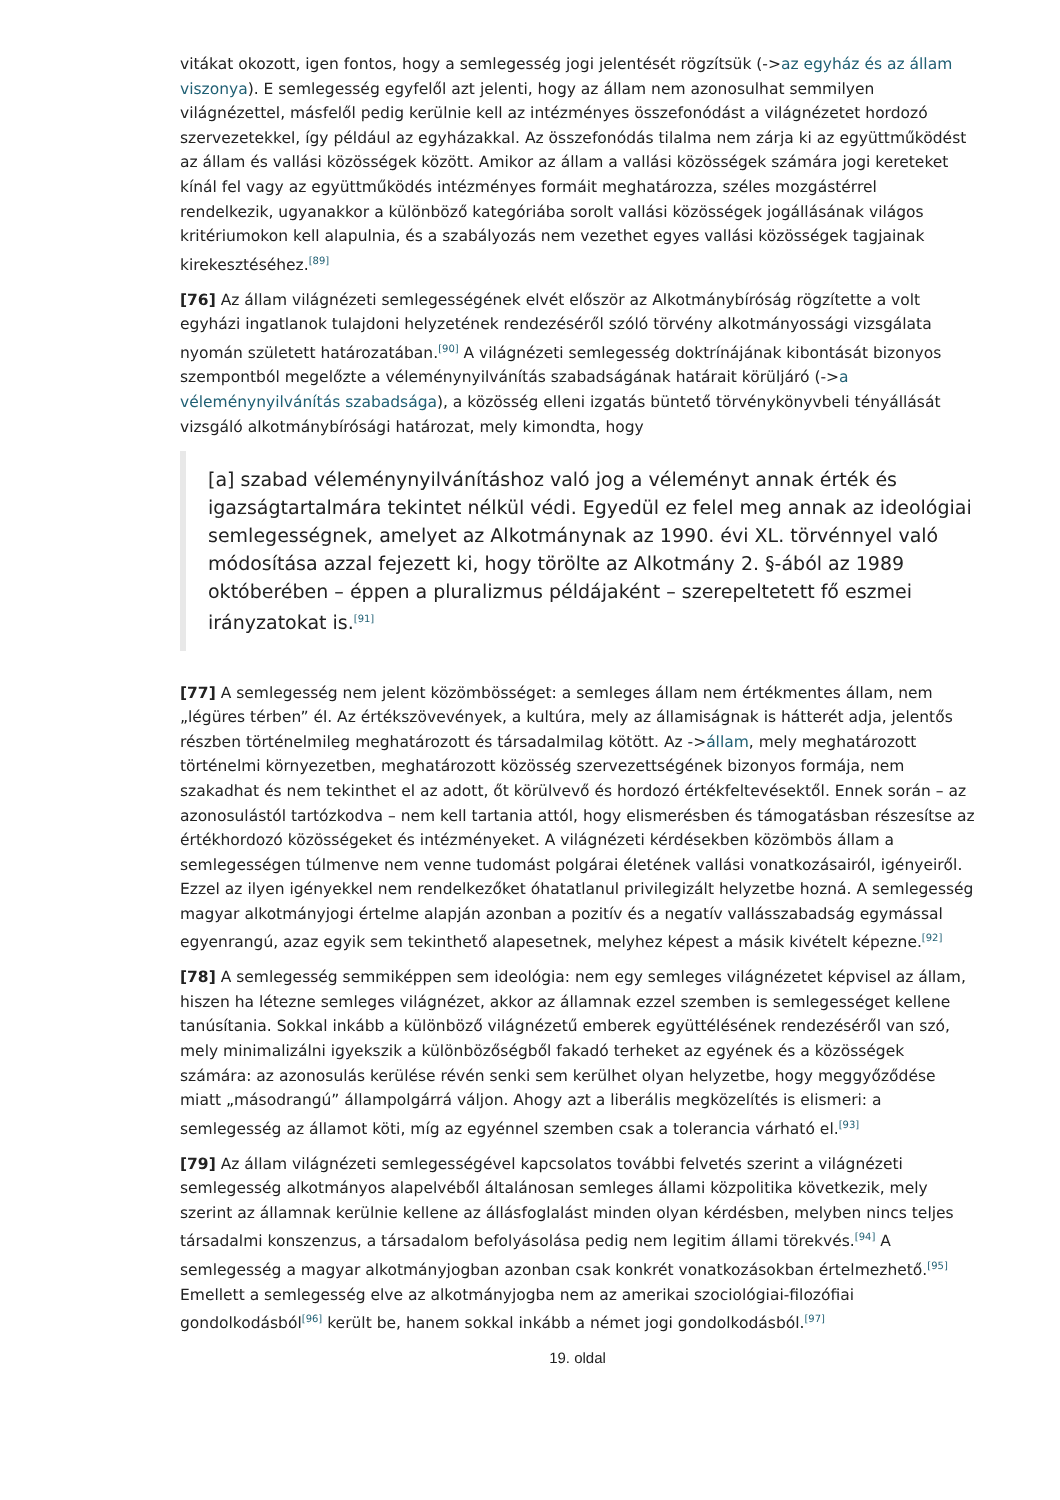vitákat okozott, igen fontos, hogy a semlegesség jogi jelentését rögzítsük (->az egyház és az állam viszonya). E semlegesség egyfelől azt jelenti, hogy az állam nem azonosulhat semmilyen világnézettel, másfelől pedig kerülnie kell az intézményes összefonódást a világnézetet hordozó szervezetekkel, így például az egyházakkal. Az összefonódás tilalma nem zárja ki az együttműködést az állam és vallási közösségek között. Amikor az állam a vallási közösségek számára jogi kereteket kínál fel vagy az együttműködés intézményes formáit meghatározza, széles mozgástérrel rendelkezik, ugyanakkor a különböző kategóriába sorolt vallási közösségek jogállásának világos kritériumokon kell alapulnia, és a szabályozás nem vezethet egyes vallási közösségek tagjainak kirekesztéséhez.<sup>[89]</sup>
[76] Az állam világnézeti semlegességének elvét először az Alkotmánybíróság rögzítette a volt egyházi ingatlanok tulajdoni helyzetének rendezéséről szóló törvény alkotmányossági vizsgálata nyomán született határozatában.<sup>[90]</sup> A világnézeti semlegesség doktrínájának kibontását bizonyos szempontból megelőzte a véleménynyilvánítás szabadságának határait körüljáró (->a véleménynyilvánítás szabadsága), a közösség elleni izgatás büntető törvénykönyvbeli tényállását vizsgáló alkotmánybírósági határozat, mely kimondta, hogy
[a] szabad véleménynyilvánításhoz való jog a véleményt annak érték és igazságtartalmára tekintet nélkül védi. Egyedül ez felel meg annak az ideológiai semlegességnek, amelyet az Alkotmánynak az 1990. évi XL. törvénnyel való módosítása azzal fejezett ki, hogy törölte az Alkotmány 2. §-ából az 1989 októberében – éppen a pluralizmus példájaként – szerepeltetett fő eszmei irányzatokat is.<sup>[91]</sup>
[77] A semlegesség nem jelent közömbösséget: a semleges állam nem értékmentes állam, nem „légüres térben” él. Az értékszövevények, a kultúra, mely az államiságnak is hátterét adja, jelentős részben történelmileg meghatározott és társadalmilag kötött. Az ->állam, mely meghatározott történelmi környezetben, meghatározott közösség szervezettségének bizonyos formája, nem szakadhat és nem tekinthet el az adott, őt körülvevő és hordozó értékfeltevésektől. Ennek során – az azonosulástól tartózkodva – nem kell tartania attól, hogy elismerésben és támogatásban részesítse az értékhordozó közösségeket és intézményeket. A világnézeti kérdésekben közömbös állam a semlegességen túlmenve nem venne tudomást polgárai életének vallási vonatkozásairól, igényeiről. Ezzel az ilyen igényekkel nem rendelkezőket óhatatlanul privilegizált helyzetbe hozná. A semlegesség magyar alkotmányjogi értelme alapján azonban a pozitív és a negatív vallásszabadság egymással egyenrangú, azaz egyik sem tekinthető alapesetnek, melyhez képest a másik kivételt képezne.<sup>[92]</sup>
[78] A semlegesség semmiképpen sem ideológia: nem egy semleges világnézetet képvisel az állam, hiszen ha létezne semleges világnézet, akkor az államnak ezzel szemben is semlegességet kellene tanúsítania. Sokkal inkább a különböző világnézetű emberek együttélésének rendezéséről van szó, mely minimalizálni igyekszik a különbözőségből fakadó terheket az egyének és a közösségek számára: az azonosulás kerülése révén senki sem kerülhet olyan helyzetbe, hogy meggyőződése miatt „másodrangú” állampolgárrá váljon. Ahogy azt a liberális megközelítés is elismeri: a semlegesség az államot köti, míg az egyénnel szemben csak a tolerancia várható el.<sup>[93]</sup>
[79] Az állam világnézeti semlegességével kapcsolatos további felvetés szerint a világnézeti semlegesség alkotmányos alapelvéből általánosan semleges állami közpolitika következik, mely szerint az államnak kerülnie kellene az állásfoglalást minden olyan kérdésben, melyben nincs teljes társadalmi konszenzus, a társadalom befolyásolása pedig nem legitim állami törekvés.<sup>[94]</sup> A semlegesség a magyar alkotmányjogban azonban csak konkrét vonatkozásokban értelmezhető.<sup>[95]</sup> Emellett a semlegesség elve az alkotmányjogba nem az amerikai szociológiai-filozófiai gondolkodásból<sup>[96]</sup> került be, hanem sokkal inkább a német jogi gondolkodásból.<sup>[97]</sup>
19. oldal